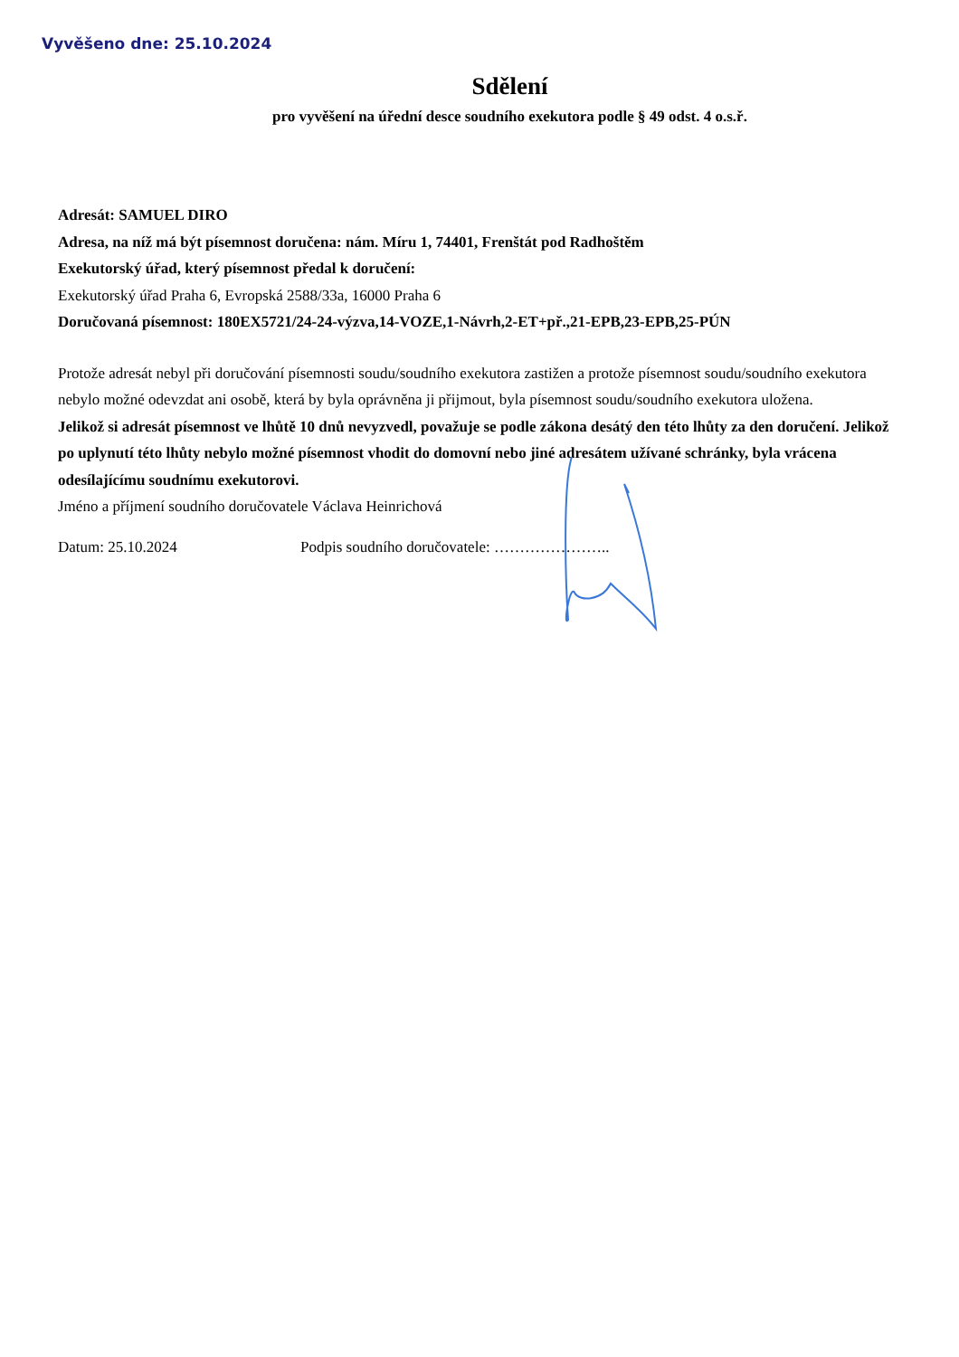Vyvěšeno dne: 25.10.2024
Sdělení
pro vyvěšení na úřední desce soudního exekutora podle § 49 odst. 4 o.s.ř.
Adresát: SAMUEL DIRO
Adresa, na níž má být písemnost doručena: nám. Míru 1, 74401, Frenštát pod Radhoštěm
Exekutorský úřad, který písemnost předal k doručení:
Exekutorský úřad Praha 6, Evropská 2588/33a, 16000 Praha 6
Doručovaná písemnost: 180EX5721/24-24-výzva,14-VOZE,1-Návrh,2-ET+př.,21-EPB,23-EPB,25-PÚN
Protože adresát nebyl při doručování písemnosti soudu/soudního exekutora zastižen a protože písemnost soudu/soudního exekutora nebylo možné odevzdat ani osobě, která by byla oprávněna ji přijmout, byla písemnost soudu/soudního exekutora uložena.
Jelikož si adresát písemnost ve lhůtě 10 dnů nevyzvedl, považuje se podle zákona desátý den této lhůty za den doručení. Jelikož po uplynutí této lhůty nebylo možné písemnost vhodit do domovní nebo jiné adresátem užívané schránky, byla vrácena odesílajícímu soudnímu exekutorovi.
Jméno a příjmení soudního doručovatele Václava Heinrichová
Datum: 25.10.2024 Podpis soudního doručovatele: …………………..